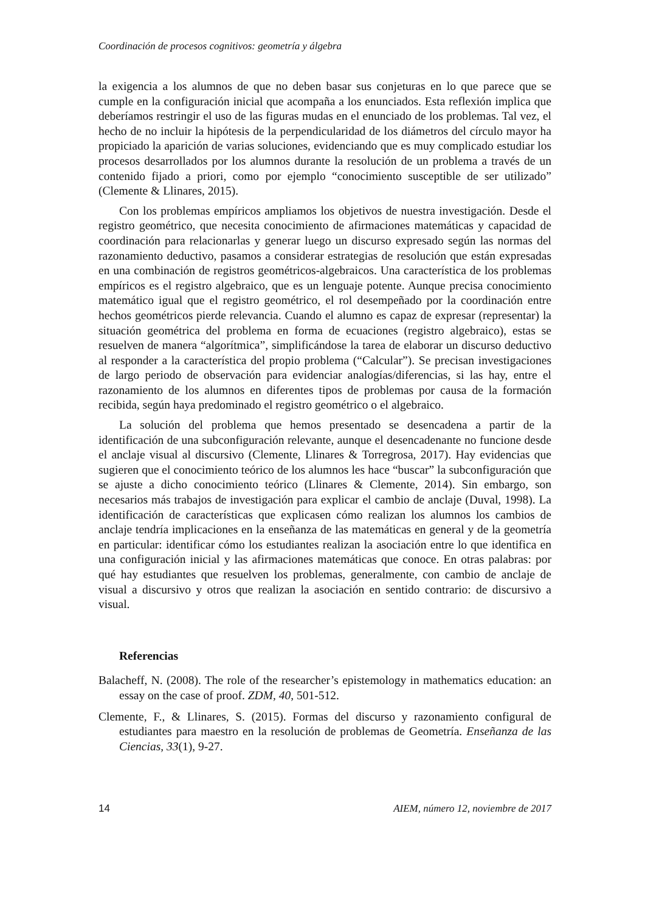Coordinación de procesos cognitivos: geometría y álgebra
la exigencia a los alumnos de que no deben basar sus conjeturas en lo que parece que se cumple en la configuración inicial que acompaña a los enunciados. Esta reflexión implica que deberíamos restringir el uso de las figuras mudas en el enunciado de los problemas. Tal vez, el hecho de no incluir la hipótesis de la perpendicularidad de los diámetros del círculo mayor ha propiciado la aparición de varias soluciones, evidenciando que es muy complicado estudiar los procesos desarrollados por los alumnos durante la resolución de un problema a través de un contenido fijado a priori, como por ejemplo “conocimiento susceptible de ser utilizado” (Clemente & Llinares, 2015).
Con los problemas empíricos ampliamos los objetivos de nuestra investigación. Desde el registro geométrico, que necesita conocimiento de afirmaciones matemáticas y capacidad de coordinación para relacionarlas y generar luego un discurso expresado según las normas del razonamiento deductivo, pasamos a considerar estrategias de resolución que están expresadas en una combinación de registros geométricos-algebraicos. Una característica de los problemas empíricos es el registro algebraico, que es un lenguaje potente. Aunque precisa conocimiento matemático igual que el registro geométrico, el rol desempeñado por la coordinación entre hechos geométricos pierde relevancia. Cuando el alumno es capaz de expresar (representar) la situación geométrica del problema en forma de ecuaciones (registro algebraico), estas se resuelven de manera “algorítmica”, simplificándose la tarea de elaborar un discurso deductivo al responder a la característica del propio problema (“Calcular”). Se precisan investigaciones de largo periodo de observación para evidenciar analogías/diferencias, si las hay, entre el razonamiento de los alumnos en diferentes tipos de problemas por causa de la formación recibida, según haya predominado el registro geométrico o el algebraico.
La solución del problema que hemos presentado se desencadena a partir de la identificación de una subconfiguración relevante, aunque el desencadenante no funcione desde el anclaje visual al discursivo (Clemente, Llinares & Torregrosa, 2017). Hay evidencias que sugieren que el conocimiento teórico de los alumnos les hace “buscar” la subconfiguración que se ajuste a dicho conocimiento teórico (Llinares & Clemente, 2014). Sin embargo, son necesarios más trabajos de investigación para explicar el cambio de anclaje (Duval, 1998). La identificación de características que explicasen cómo realizan los alumnos los cambios de anclaje tendría implicaciones en la enseñanza de las matemáticas en general y de la geometría en particular: identificar cómo los estudiantes realizan la asociación entre lo que identifica en una configuración inicial y las afirmaciones matemáticas que conoce. En otras palabras: por qué hay estudiantes que resuelven los problemas, generalmente, con cambio de anclaje de visual a discursivo y otros que realizan la asociación en sentido contrario: de discursivo a visual.
Referencias
Balacheff, N. (2008). The role of the researcher’s epistemology in mathematics education: an essay on the case of proof. ZDM, 40, 501-512.
Clemente, F., & Llinares, S. (2015). Formas del discurso y razonamiento configural de estudiantes para maestro en la resolución de problemas de Geometría. Enseñanza de las Ciencias, 33(1), 9-27.
14 AIEM, número 12, noviembre de 2017